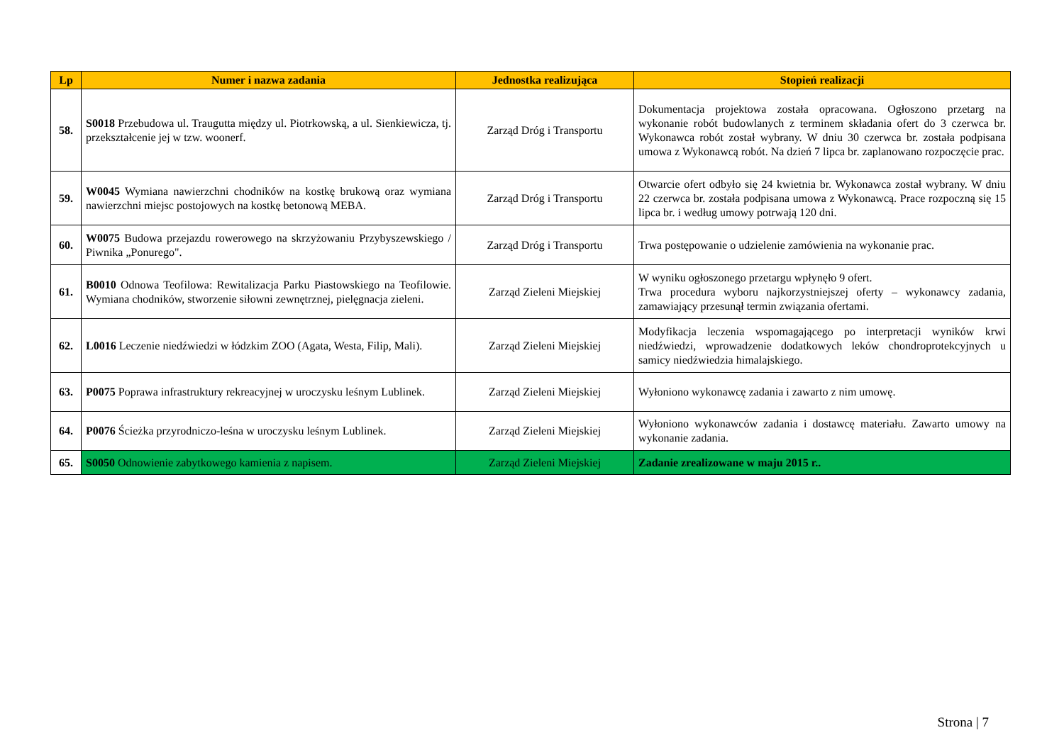| Lp | Numer i nazwa zadania | Jednostka realizująca | Stopień realizacji |
| --- | --- | --- | --- |
| 58. | S0018 Przebudowa ul. Traugutta między ul. Piotrkowską, a ul. Sienkiewicza, tj. przekształcenie jej w tzw. woonerf. | Zarząd Dróg i Transportu | Dokumentacja projektowa została opracowana. Ogłoszono przetarg na wykonanie robót budowlanych z terminem składania ofert do 3 czerwca br. Wykonawca robót został wybrany. W dniu 30 czerwca br. została podpisana umowa z Wykonawcą robót. Na dzień 7 lipca br. zaplanowano rozpoczęcie prac. |
| 59. | W0045 Wymiana nawierzchni chodników na kostkę brukową oraz wymiana nawierzchni miejsc postojowych na kostkę betonową MEBA. | Zarząd Dróg i Transportu | Otwarcie ofert odbyło się 24 kwietnia br. Wykonawca został wybrany. W dniu 22 czerwca br. została podpisana umowa z Wykonawcą. Prace rozpoczną się 15 lipca br. i według umowy potrwają 120 dni. |
| 60. | W0075 Budowa przejazdu rowerowego na skrzyżowaniu Przybyszewskiego / Piwnika „Ponurego". | Zarząd Dróg i Transportu | Trwa postępowanie o udzielenie zamówienia na wykonanie prac. |
| 61. | B0010 Odnowa Teofilowa: Rewitalizacja Parku Piastowskiego na Teofilowie. Wymiana chodników, stworzenie siłowni zewnętrznej, pielęgnacja zieleni. | Zarząd Zieleni Miejskiej | W wyniku ogłoszonego przetargu wpłynęło 9 ofert. Trwa procedura wyboru najkorzystniejszej oferty – wykonawcy zadania, zamawiający przesunął termin związania ofertami. |
| 62. | L0016 Leczenie niedźwiedzi w łódzkim ZOO (Agata, Westa, Filip, Mali). | Zarząd Zieleni Miejskiej | Modyfikacja leczenia wspomagającego po interpretacji wyników krwi niedźwiedzi, wprowadzenie dodatkowych leków chondroprotekcyjnych u samicy niedźwiedzia himalajskiego. |
| 63. | P0075 Poprawa infrastruktury rekreacyjnej w uroczysku leśnym Lublinek. | Zarząd Zieleni Miejskiej | Wyłoniono wykonawcę zadania i zawarto z nim umowę. |
| 64. | P0076 Ścieżka przyrodniczo-leśna w uroczysku leśnym Lublinek. | Zarząd Zieleni Miejskiej | Wyłoniono wykonawców zadania i dostawcę materiału. Zawarto umowy na wykonanie zadania. |
| 65. | S0050 Odnowienie zabytkowego kamienia z napisem. | Zarząd Zieleni Miejskiej | Zadanie zrealizowane w maju 2015 r.. |
Strona | 7